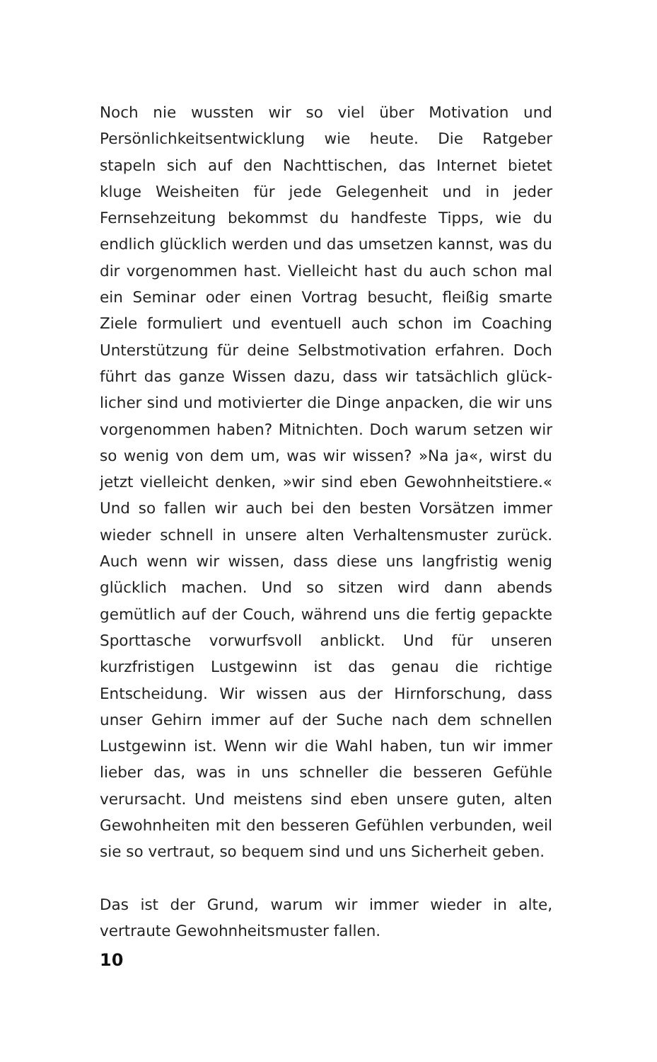Noch nie wussten wir so viel über Motivation und Persönlich­keitsentwicklung wie heute. Die Ratgeber stapeln sich auf den Nachttischen, das Internet bietet kluge Weisheiten für jede Gelegenheit und in jeder Fernsehzeitung bekommst du handfeste Tipps, wie du endlich glücklich werden und das um­setzen kannst, was du dir vorgenommen hast. Vielleicht hast du auch schon mal ein Seminar oder einen Vortrag besucht, fleißig smarte Ziele formuliert und eventuell auch schon im Coaching Unterstützung für deine Selbstmotivation erfahren. Doch führt das ganze Wissen dazu, dass wir tatsächlich glück­licher sind und motivierter die Dinge anpacken, die wir uns vorgenommen haben? Mitnichten. Doch warum setzen wir so wenig von dem um, was wir wissen? »Na ja«, wirst du jetzt vielleicht denken, »wir sind eben Gewohnheitstiere.« Und so fallen wir auch bei den besten Vorsätzen immer wieder schnell in unsere alten Verhaltensmuster zurück. Auch wenn wir wis­sen, dass diese uns langfristig wenig glücklich machen. Und so sitzen wird dann abends gemütlich auf der Couch, während uns die fertig gepackte Sporttasche vorwurfsvoll anblickt. Und für unseren kurzfristigen Lustgewinn ist das genau die richti­ge Entscheidung. Wir wissen aus der Hirnforschung, dass unser Gehirn immer auf der Suche nach dem schnellen Lustgewinn ist. Wenn wir die Wahl haben, tun wir immer lieber das, was in uns schneller die besseren Gefühle verursacht. Und meistens sind eben unsere guten, alten Gewohnheiten mit den besseren Gefühlen verbunden, weil sie so vertraut, so bequem sind und uns Sicherheit geben.
Das ist der Grund, warum wir immer wieder in alte, vertraute Gewohnheitsmuster fallen.
10